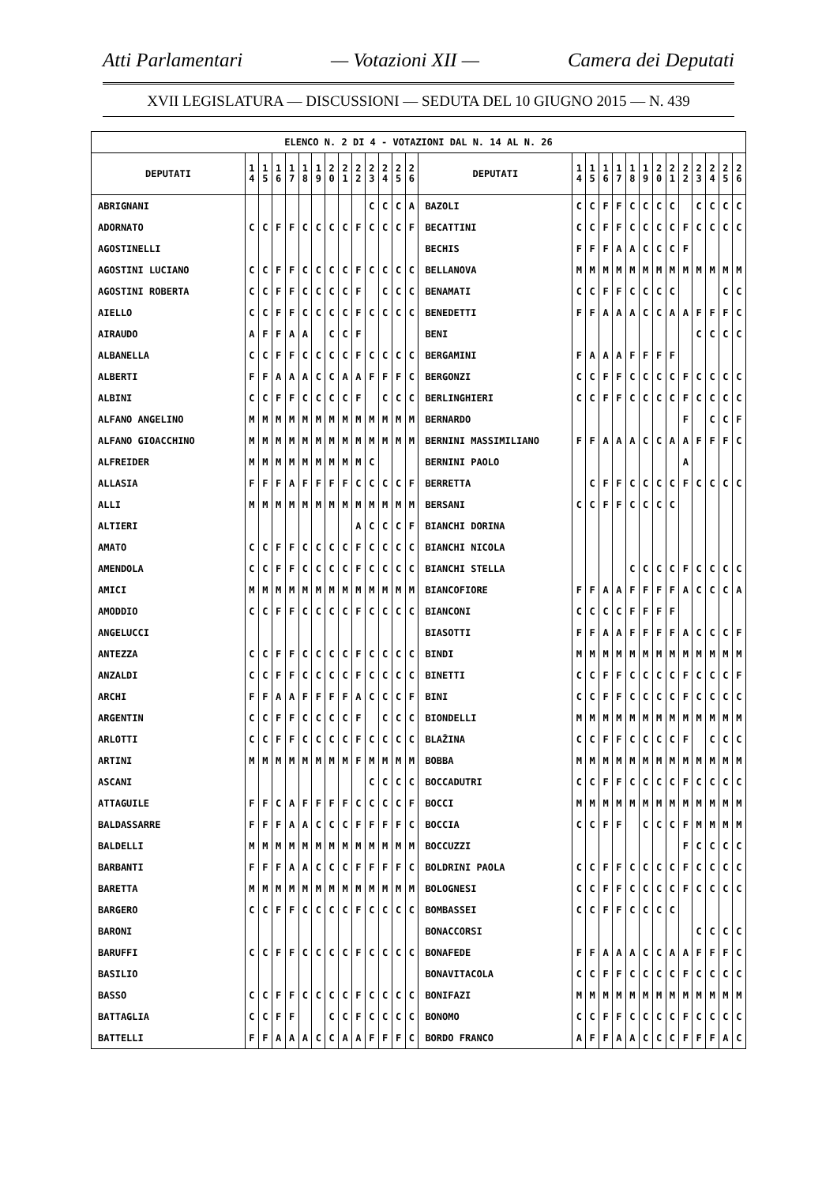Atti Parlamentari — Votazioni XII — Camera dei Deputati
XVII LEGISLATURA — DISCUSSIONI — SEDUTA DEL 10 GIUGNO 2015 — N. 439
| ELENCO N. 2 DI 4 - VOTAZIONI DAL N. 14 AL N. 26 | | | | | | | | | | | | | | | | | | | | | | | | | | | |
| DEPUTATI | 1 4 | 1 5 | 1 6 | 1 7 | 1 8 | 1 9 | 2 0 | 2 1 | 2 2 | 2 3 | 2 4 | 2 5 | 2 6 | DEPUTATI | 1 4 | 1 5 | 1 6 | 1 7 | 1 8 | 1 9 | 2 0 | 2 1 | 2 2 | 2 3 | 2 4 | 2 5 | 2 6 |
| ABRIGNANI | | | | | | | | | | C | C | C | A | BAZOLI | C | C | F | F | C | C | C | C | | C | C | C | C |
| ADORNATO | C | C | F | F | C | C | C | C | F | C | C | C | F | BECATTINI | C | C | F | F | C | C | C | C | F | C | C | C | C |
| AGOSTINELLI | | | | | | | | | | | | | | BECHIS | F | F | F | A | A | C | C | C | F | | | | |
| AGOSTINI LUCIANO | C | C | F | F | C | C | C | C | F | C | C | C | C | BELLANOVA | M | M | M | M | M | M | M | M | M | M | M | M | M |
| AGOSTINI ROBERTA | C | C | F | F | C | C | C | C | F | | C | C | C | BENAMATI | C | C | F | F | C | C | C | C | | | | C | C |
| AIELLO | C | C | F | F | C | C | C | C | F | C | C | C | C | BENEDETTI | F | F | A | A | A | C | C | A | A | F | F | F | C |
| AIRAUDO | A | F | F | A | A | | C | C | F | | | | | BENI | | | | | | | | | | C | C | C | C |
| ALBANELLA | C | C | F | F | C | C | C | C | F | C | C | C | C | BERGAMINI | F | A | A | A | F | F | F | F | | | | | |
| ALBERTI | F | F | A | A | A | C | C | A | A | F | F | F | C | BERGONZI | C | C | F | F | C | C | C | C | F | C | C | C | C |
| ALBINI | C | C | F | F | C | C | C | C | F | | C | C | C | BERLINGHIERI | C | C | F | F | C | C | C | C | F | C | C | C | C |
| ALFANO ANGELINO | M | M | M | M | M | M | M | M | M | M | M | M | M | BERNARDO | | | | | | | | | F | | C | C | F |
| ALFANO GIOACCHINO | M | M | M | M | M | M | M | M | M | M | M | M | M | BERNINI MASSIMILIANO | F | F | A | A | A | C | C | A | A | F | F | F | C |
| ALFREIDER | M | M | M | M | M | M | M | M | M | C | | | | BERNINI PAOLO | | | | | | | | | A | | | | |
| ALLASIA | F | F | F | A | F | F | F | F | C | C | C | C | F | BERRETTA | | C | F | F | C | C | C | C | F | C | C | C | C |
| ALLI | M | M | M | M | M | M | M | M | M | M | M | M | M | BERSANI | C | C | F | F | C | C | C | C | | | | | |
| ALTIERI | | | | | | | | | A | C | C | C | F | BIANCHI DORINA | | | | | | | | | | | | | |
| AMATO | C | C | F | F | C | C | C | C | F | C | C | C | C | BIANCHI NICOLA | | | | | | | | | | | | | |
| AMENDOLA | C | C | F | F | C | C | C | C | F | C | C | C | C | BIANCHI STELLA | | | | | C | C | C | C | F | C | C | C | C |
| AMICI | M | M | M | M | M | M | M | M | M | M | M | M | M | BIANCOFIORE | F | F | A | A | F | F | F | F | A | C | C | C | A |
| AMODDIO | C | C | F | F | C | C | C | C | F | C | C | C | C | BIANCONI | C | C | C | C | F | F | F | F | | | | | |
| ANGELUCCI | | | | | | | | | | | | | | BIASOTTI | F | F | A | A | F | F | F | F | A | C | C | C | F |
| ANTEZZA | C | C | F | F | C | C | C | C | F | C | C | C | C | BINDI | M | M | M | M | M | M | M | M | M | M | M | M | M |
| ANZALDI | C | C | F | F | C | C | C | C | F | C | C | C | C | BINETTI | C | C | F | F | C | C | C | C | F | C | C | C | F |
| ARCHI | F | F | A | A | F | F | F | F | A | C | C | C | F | BINI | C | C | F | F | C | C | C | C | F | C | C | C | C |
| ARGENTIN | C | C | F | F | C | C | C | C | F | | C | C | C | BIONDELLI | M | M | M | M | M | M | M | M | M | M | M | M | M |
| ARLOTTI | C | C | F | F | C | C | C | C | F | C | C | C | C | BLAŽINA | C | C | F | F | C | C | C | C | F | | C | C | C |
| ARTINI | M | M | M | M | M | M | M | M | F | M | M | M | M | BOBBA | M | M | M | M | M | M | M | M | M | M | M | M | M |
| ASCANI | | | | | | | | | | C | C | C | C | BOCCADUTRI | C | C | F | F | C | C | C | C | F | C | C | C | C |
| ATTAGUILE | F | F | C | A | F | F | F | F | C | C | C | C | F | BOCCI | M | M | M | M | M | M | M | M | M | M | M | M | M |
| BALDASSARRE | F | F | F | A | A | C | C | C | F | F | F | F | C | BOCCIA | C | C | F | F | | C | C | C | F | M | M | M | M |
| BALDELLI | M | M | M | M | M | M | M | M | M | M | M | M | M | BOCCUZZI | | | | | | | | | F | C | C | C | C |
| BARBANTI | F | F | F | A | A | C | C | C | F | F | F | F | C | BOLDRINI PAOLA | C | C | F | F | C | C | C | C | F | C | C | C | C |
| BARETTA | M | M | M | M | M | M | M | M | M | M | M | M | M | BOLOGNESI | C | C | F | F | C | C | C | C | F | C | C | C | C |
| BARGERO | C | C | F | F | C | C | C | C | F | C | C | C | C | BOMBASSEI | C | C | F | F | C | C | C | C | | | | | |
| BARONI | | | | | | | | | | | | | | BONACCORSI | | | | | | | | | | C | C | C | C |
| BARUFFI | C | C | F | F | C | C | C | C | F | C | C | C | C | BONAFEDE | F | F | A | A | A | C | C | A | A | F | F | F | C |
| BASILIO | | | | | | | | | | | | | | BONAVITACOLA | C | C | F | F | C | C | C | C | F | C | C | C | C |
| BASSO | C | C | F | F | C | C | C | C | F | C | C | C | C | BONIFAZI | M | M | M | M | M | M | M | M | M | M | M | M | M |
| BATTAGLIA | C | C | F | F | | | C | C | F | C | C | C | C | BONOMO | C | C | F | F | C | C | C | C | F | C | C | C | C |
| BATTELLI | F | F | A | A | A | C | C | A | A | F | F | F | C | BORDO FRANCO | A | F | F | A | A | C | C | C | F | F | F | A | C |